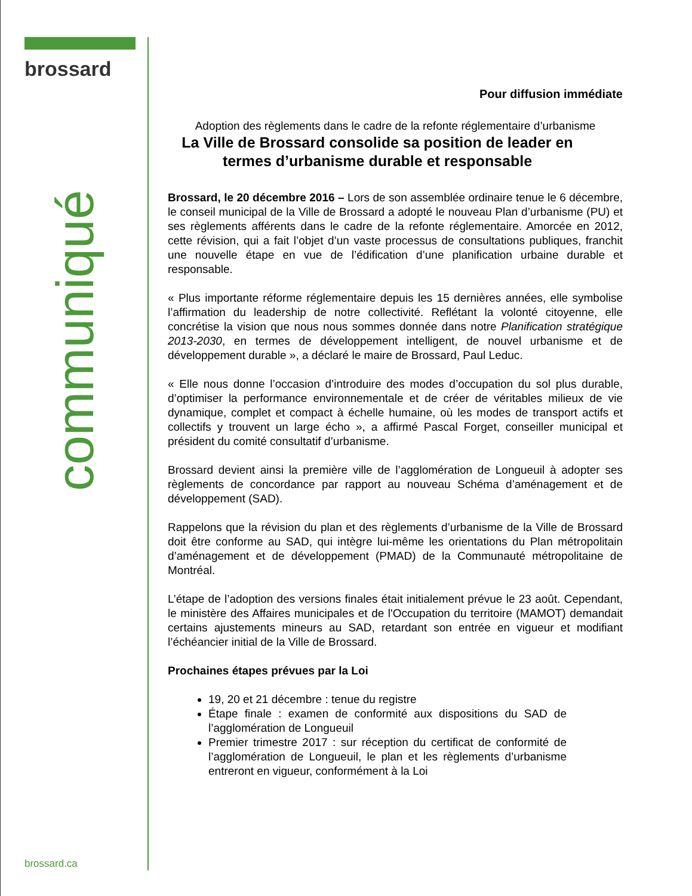brossard
communiqué
brossard.ca
Pour diffusion immédiate
Adoption des règlements dans le cadre de la refonte réglementaire d’urbanisme
La Ville de Brossard consolide sa position de leader en termes d’urbanisme durable et responsable
Brossard, le 20 décembre 2016 – Lors de son assemblée ordinaire tenue le 6 décembre, le conseil municipal de la Ville de Brossard a adopté le nouveau Plan d’urbanisme (PU) et ses règlements afférents dans le cadre de la refonte réglementaire. Amorcée en 2012, cette révision, qui a fait l’objet d’un vaste processus de consultations publiques, franchit une nouvelle étape en vue de l’édification d’une planification urbaine durable et responsable.
« Plus importante réforme réglementaire depuis les 15 dernières années, elle symbolise l’affirmation du leadership de notre collectivité. Reflétant la volonté citoyenne, elle concrétise la vision que nous nous sommes donnée dans notre Planification stratégique 2013-2030, en termes de développement intelligent, de nouvel urbanisme et de développement durable », a déclaré le maire de Brossard, Paul Leduc.
« Elle nous donne l’occasion d’introduire des modes d’occupation du sol plus durable, d’optimiser la performance environnementale et de créer de véritables milieux de vie dynamique, complet et compact à échelle humaine, où les modes de transport actifs et collectifs y trouvent un large écho », a affirmé Pascal Forget, conseiller municipal et président du comité consultatif d’urbanisme.
Brossard devient ainsi la première ville de l’agglomération de Longueuil à adopter ses règlements de concordance par rapport au nouveau Schéma d’aménagement et de développement (SAD).
Rappelons que la révision du plan et des règlements d’urbanisme de la Ville de Brossard doit être conforme au SAD, qui intègre lui-même les orientations du Plan métropolitain d’aménagement et de développement (PMAD) de la Communauté métropolitaine de Montréal.
L’étape de l’adoption des versions finales était initialement prévue le 23 août. Cependant, le ministère des Affaires municipales et de l'Occupation du territoire (MAMOT) demandait certains ajustements mineurs au SAD, retardant son entrée en vigueur et modifiant l’échéancier initial de la Ville de Brossard.
Prochaines étapes prévues par la Loi
19, 20 et 21 décembre : tenue du registre
Étape finale : examen de conformité aux dispositions du SAD de l’agglomération de Longueuil
Premier trimestre 2017 : sur réception du certificat de conformité de l’agglomération de Longueuil, le plan et les règlements d’urbanisme entreront en vigueur, conformément à la Loi